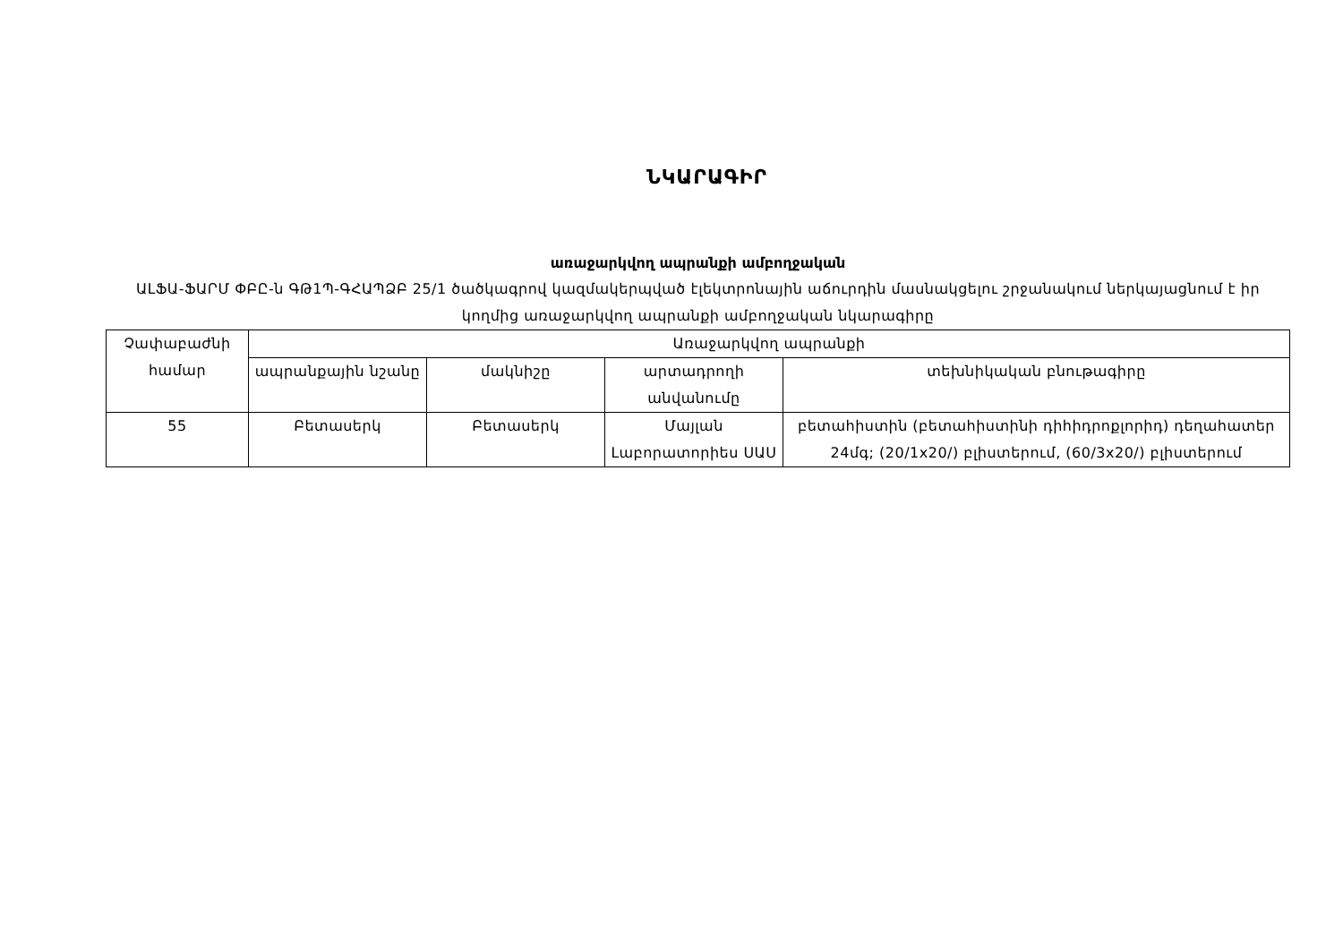ՆԿԱՐԱԳԻՐ
առաջարկվող ապրանքի ամբողջական
ԱԼՖԱ-ՖԱՐՄ ՓԲԸ-ն ԳԹ1Պ-ԳՀԱՊՁԲ 25/1 ծածկագրով կազմակերպված էլեկտրոնային աճուրդին մասնակցելու շրջանակում ներկայացնում է իր կողմից առաջարկվող ապրանքի ամբողջական նկարագիրը
| Չափաբաժնի համար | Առաջարկվող ապրանքի | | | |
| --- | --- | --- | --- | --- |
| | ապրանքային նշանը | մակնիշը | արտադրողի անվանումը | տեխնիկական բնութագիրը |
| 55 | Բետասերկ | Բետասերկ | Մայլան Լաբորատորիես ՍԱՍ | բետահիստին (բետահիստինի դիհիդրոքլորիդ) դեղահատեր 24մգ; (20/1x20/) բլիստերում, (60/3x20/) բլիստերում |